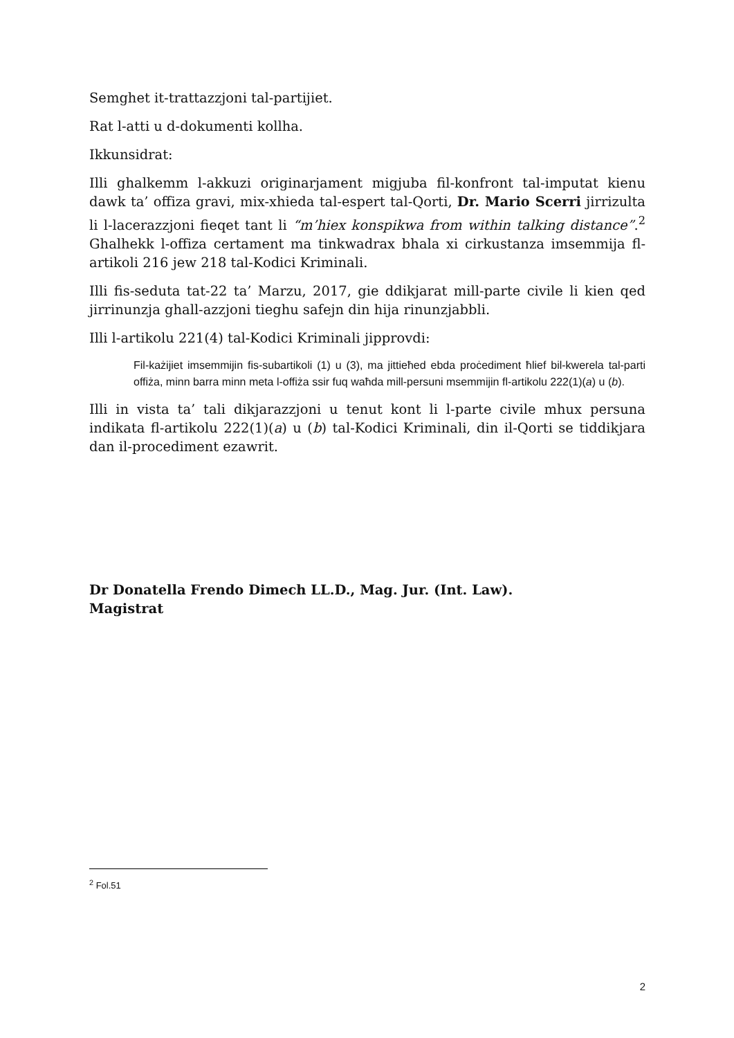Semghet it-trattazzjoni tal-partijiet.
Rat l-atti u d-dokumenti kollha.
Ikkunsidrat:
Illi ghalkemm l-akkuzi originarjament migjuba fil-konfront tal-imputat kienu dawk ta’ offiza gravi, mix-xhieda tal-espert tal-Qorti, Dr. Mario Scerri jirrizulta li l-lacerazzjoni fieqet tant li “m’hiex konspikwa from within talking distance”.<sup>2</sup> Ghalhekk l-offiza certament ma tinkwadrax bhala xi cirkustanza imsemmija fl-artikoli 216 jew 218 tal-Kodici Kriminali.
Illi fis-seduta tat-22 ta’ Marzu, 2017, gie ddikjarat mill-parte civile li kien qed jirrinunzja ghall-azzjoni tieghu safejn din hija rinunzjabbli.
Illi l-artikolu 221(4) tal-Kodici Kriminali jipprovdi:
Fil-każijiet imsemmijin fis-subartikoli (1) u (3), ma jittieħed ebda proċediment ħlief bil-kwerela tal-parti offiża, minn barra minn meta l-offiża ssir fuq waħda mill-persuni msemmijin fl-artikolu 222(1)(a) u (b).
Illi in vista ta’ tali dikjarazzjoni u tenut kont li l-parte civile mhux persuna indikata fl-artikolu 222(1)(a) u (b) tal-Kodici Kriminali, din il-Qorti se tiddikjara dan il-procediment ezawrit.
Dr Donatella Frendo Dimech LL.D., Mag. Jur. (Int. Law).
Magistrat
<sup>2</sup> Fol.51
2